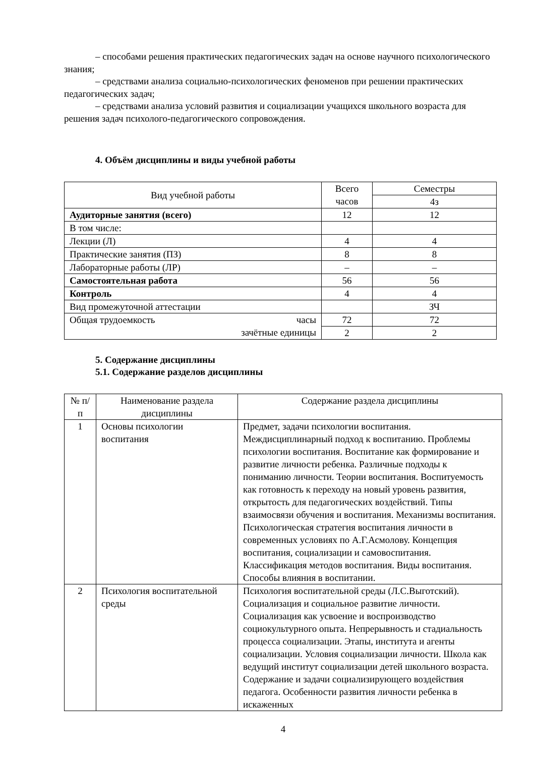– способами решения практических педагогических задач на основе научного психологического знания;
– средствами анализа социально-психологических феноменов при решении практических педагогических задач;
– средствами анализа условий развития и социализации учащихся школьного возраста для решения задач психолого-педагогического сопровождения.
4. Объём дисциплины и виды учебной работы
| Вид учебной работы | Всего часов | Семестры |
| --- | --- | --- |
| | | 4з |
| Аудиторные занятия (всего) | 12 | 12 |
| В том числе: | | |
| Лекции (Л) | 4 | 4 |
| Практические занятия (ПЗ) | 8 | 8 |
| Лабораторные работы (ЛР) | – | – |
| Самостоятельная работа | 56 | 56 |
| Контроль | 4 | 4 |
| Вид промежуточной аттестации | | ЗЧ |
| Общая трудоемкость часы зачётные единицы | 72 | 72 |
| | 2 | 2 |
5. Содержание дисциплины
5.1. Содержание разделов дисциплины
| № п/п | Наименование раздела дисциплины | Содержание раздела дисциплины |
| --- | --- | --- |
| 1 | Основы психологии воспитания | Предмет, задачи психологии воспитания. Междисциплинарный подход к воспитанию. Проблемы психологии воспитания. Воспитание как формирование и развитие личности ребенка. Различные подходы к пониманию личности. Теории воспитания. Воспитуемость как готовность к переходу на новый уровень развития, открытость для педагогических воздействий. Типы взаимосвязи обучения и воспитания. Механизмы воспитания. Психологическая стратегия воспитания личности в современных условиях по А.Г.Асмолову. Концепция воспитания, социализации и самовоспитания. Классификация методов воспитания. Виды воспитания. Способы влияния в воспитании. |
| 2 | Психология воспитательной среды | Психология воспитательной среды (Л.С.Выготский). Социализация и социальное развитие личности. Социализация как усвоение и воспроизводство социокультурного опыта. Непрерывность и стадиальность процесса социализации. Этапы, института и агенты социализации. Условия социализации личности. Школа как ведущий институт социализации детей школьного возраста. Содержание и задачи социализирующего воздействия педагога. Особенности развития личности ребенка в искаженных |
4